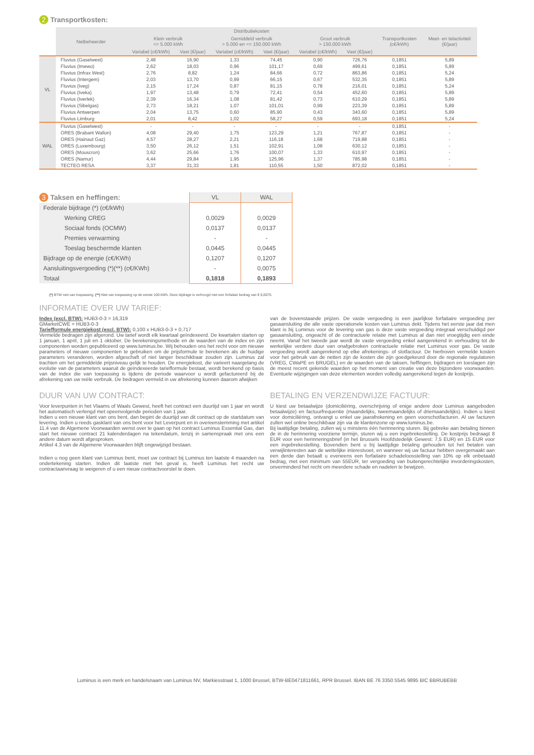2 Transportkosten:
| | Netbeheerder | Distributiekosten | | | | | | Transportkosten (c€/kWh) | Meet- en telactiviteit (€/jaar) |
| --- | --- | --- | --- | --- | --- | --- | --- | --- | --- |
| | | Klein verbruik <= 5.000 kWh | | Gemiddeld verbruik > 5.000 en <= 150.000 kWh | | Groot verbruik > 150.000 kWh | | | |
| | | Variabel (c€/kWh) | Vast (€/jaar) | Variabel (c€/kWh) | Vast (€/jaar) | Variabel (c€/kWh) | Vast (€/jaar) | | |
| VL | Fluvius (Gaselwest) | 2,48 | 16,90 | 1,33 | 74,45 | 0,90 | 726,76 | 0,1851 | 5,89 |
| | Fluvius (Imewo) | 2,62 | 18,03 | 0,96 | 101,17 | 0,69 | 499,61 | 0,1851 | 5,89 |
| | Fluvius (Infrax West) | 2,76 | 8,82 | 1,24 | 84,66 | 0,72 | 863,86 | 0,1851 | 5,24 |
| | Fluvius (Intergem) | 2,03 | 13,70 | 0,99 | 66,15 | 0,67 | 532,35 | 0,1851 | 5,89 |
| | Fluvius (Iveg) | 2,15 | 17,24 | 0,87 | 81,15 | 0,78 | 216,01 | 0,1851 | 5,24 |
| | Fluvius (Iveka) | 1,97 | 13,48 | 0,79 | 72,41 | 0,54 | 452,60 | 0,1851 | 5,89 |
| | Fluvius (Iverlek) | 2,39 | 16,34 | 1,08 | 81,42 | 0,73 | 610,29 | 0,1851 | 5,89 |
| | Fluvius (Sibelgas) | 2,73 | 18,21 | 1,07 | 101,01 | 0,99 | 223,39 | 0,1851 | 5,89 |
| | Fluvius Antwerpen | 2,04 | 13,75 | 0,60 | 85,90 | 0,43 | 343,60 | 0,1851 | 5,89 |
| | Fluvius Limburg | 2,01 | 8,42 | 1,02 | 58,27 | 0,59 | 693,18 | 0,1851 | 5,24 |
| WAL | Fluvius (Gaselwest) | - | - | - | - | - | - | 0,1851 | - |
| | ORES (Brabant Wallon) | 4,08 | 29,40 | 1,75 | 123,29 | 1,21 | 767,87 | 0,1851 | - |
| | ORES (Hainaut Gaz) | 4,57 | 28,27 | 2,21 | 116,18 | 1,68 | 719,88 | 0,1851 | - |
| | ORES (Luxembourg) | 3,50 | 26,12 | 1,51 | 102,91 | 1,08 | 630,12 | 0,1851 | - |
| | ORES (Mouscron) | 3,62 | 25,66 | 1,76 | 100,07 | 1,33 | 610,97 | 0,1851 | - |
| | ORES (Namur) | 4,44 | 29,84 | 1,95 | 125,96 | 1,37 | 785,98 | 0,1851 | - |
| | TECTEO RESA | 3,37 | 31,33 | 1,81 | 110,55 | 1,50 | 872,02 | 0,1851 | - |
| 3 Taksen en heffingen: | VL | WAL |
| Federale bijdrage (*) (c€/kWh) | | |
| Werking CREG | 0,0029 | 0,0029 |
| Sociaal fonds (OCMW) | 0,0137 | 0,0137 |
| Premies verwarming | - | - |
| Toeslag beschermde klanten | 0,0445 | 0,0445 |
| Bijdrage op de energie (c€/KWh) | 0,1207 | 0,1207 |
| Aansluitingsvergoeding (*)(**) (c€/KWh) | - | 0,0075 |
| Totaal | 0,1818 | 0,1893 |
(*) BTW niet van toepassing. (**) Niet van toepassing op de eerste 100 kWh. Deze bijdrage is verhoogd met een forfaitair bedrag van € 0,0075.
INFORMATIE OVER UW TARIEF:
Index (excl. BTW): HUB3-0-3 = 16,319
GMarketCWE = HUB3-0-3
Tariefformule energiekost (excl. BTW): 0,100 x HUB3-0-3 + 0,717
Vermelde bedragen zijn afgerond. Uw tarief wordt elk kwartaal geïndexeerd. De kwartalen starten op 1 januari, 1 april, 1 juli en 1 oktober. De berekeningsmethode en de waarden van de index en zijn componenten worden gepubliceerd op www.luminus.be. Wij behouden ons het recht voor om nieuwe parameters of nieuwe componenten te gebruiken om de prijsformule te berekenen als de huidige parameters veranderen, worden afgeschaft of niet langer beschikbaar zouden zijn. Luminus zal trachten om het gemiddelde prijsniveau gelijk te houden. De energiekost, die varieert naargelang de evolutie van de parameters waaruit de geïndexeerde tariefformule bestaat, wordt berekend op basis van de index die van toepassing is tijdens de periode waarvoor u wordt gefactureerd bij de afrekening van uw reële verbruik. De bedragen vermeld in uw afrekening kunnen daarom afwijken
.
van de bovenstaande prijzen. De vaste vergoeding is een jaarlijkse forfaitaire vergoeding per gasaansluiting die alle vaste operationele kosten van Luminus dekt. Tijdens het eerste jaar dat men klant is bij Luminus voor de levering van gas is deze vaste vergoeding integraal verschuldigd per gasaansluiting, ongeacht of de contractuele relatie met Luminus al dan niet vroegtijdig een einde neemt. Vanaf het tweede jaar wordt de vaste vergoeding enkel aangerekend in verhouding tot de werkelijke verdere duur van onafgebroken contractuele relatie met Luminus voor gas. De vaste vergoeding wordt aangerekend op elke afrekenings- of slotfactuur. De hierboven vermelde kosten voor het gebruik van de netten zijn de kosten die zijn goedgekeurd door de regionale regulatoren (VREG, CWaPE en BRUGEL) en de waarden van de taksen, heffingen, bijdragen en toeslagen zijn de meest recent gekende waarden op het moment van creatie van deze bijzondere voorwaarden. Eventuele wijzigingen van deze elementen worden volledig aangerekend tegen de kostprijs.
DUUR VAN UW CONTRACT:
Voor leverpunten in het Vlaams of Waals Gewest, heeft het contract een duurtijd van 1 jaar en wordt het automatisch verlengd met opeenvolgende perioden van 1 jaar.
Indien u een nieuwe klant van ons bent, dan begint de duurtijd van dit contract op de startdatum van levering. Indien u reeds gasklant van ons bent voor het Leverpunt en in overeenstemming met artikel 11.4 van de Algemene Voorwaarden wenst over te gaan op het contract Luminus Essential Gas, dan start het nieuwe contract 21 kalenderdagen na tekendatum, tenzij in samenspraak met ons een andere datum wordt afgesproken.
Artikel 4.3 van de Algemene Voorwaarden blijft ongewijzigd bestaan.
Indien u nog geen klant van Luminus bent, moet uw contract bij Luminus ten laatste 4 maanden na ondertekening starten. Indien dit laatste niet het geval is, heeft Luminus het recht uw contractaanvraag te weigeren of u een nieuw contractvoorstel te doen.
BETALING EN VERZENDWIJZE FACTUUR:
U kiest uw betaalwijze (domiciliëring, overschrijving of enige andere door Luminus aangeboden betaalwijze) en factuurfrequentie (maandelijks, tweemaandelijks of driemaandelijks). Indien u kiest voor domiciliëring, ontvangt u enkel uw jaarafrekening en geen voorschotfacturen. Al uw facturen zullen wel online beschikbaar zijn via de klantenzone op www.luminus.be.
Bij laattijdige betaling, zullen wij u minstens één herinnering sturen. Bij gebreke aan betaling binnen de in de herinnering voorziene termijn, sturen wij u een ingebrekestelling. De kostprijs bedraagt 8 EUR voor een herinneringsbrief (in het Brussels Hoofdstedelijk Gewest: 7,5 EUR) en 15 EUR voor een ingebrekestelling. Bovendien bent u bij laattijdige betaling gehouden tot het betalen van verwijlinteresten aan de wettelijke interestvoet, en wanneer wij uw factuur hebben overgemaakt aan een derde dan betaalt u eveneens een forfaitaire schadeloosstelling van 10% op elk onbetaald bedrag, met een minimum van 55EUR, ter vergoeding van buitengerechtelijke invorderingskosten, onverminderd het recht om meerdere schade en nadelen te bewijzen.
Luminus is een merk en handelsnaam van Luminus NV, Markiesstraat 1, 1000 Brussel, BTW-BE0471811661, RPR Brussel. IBAN BE 76 3350 5545 9895 BIC BBRUBEBB